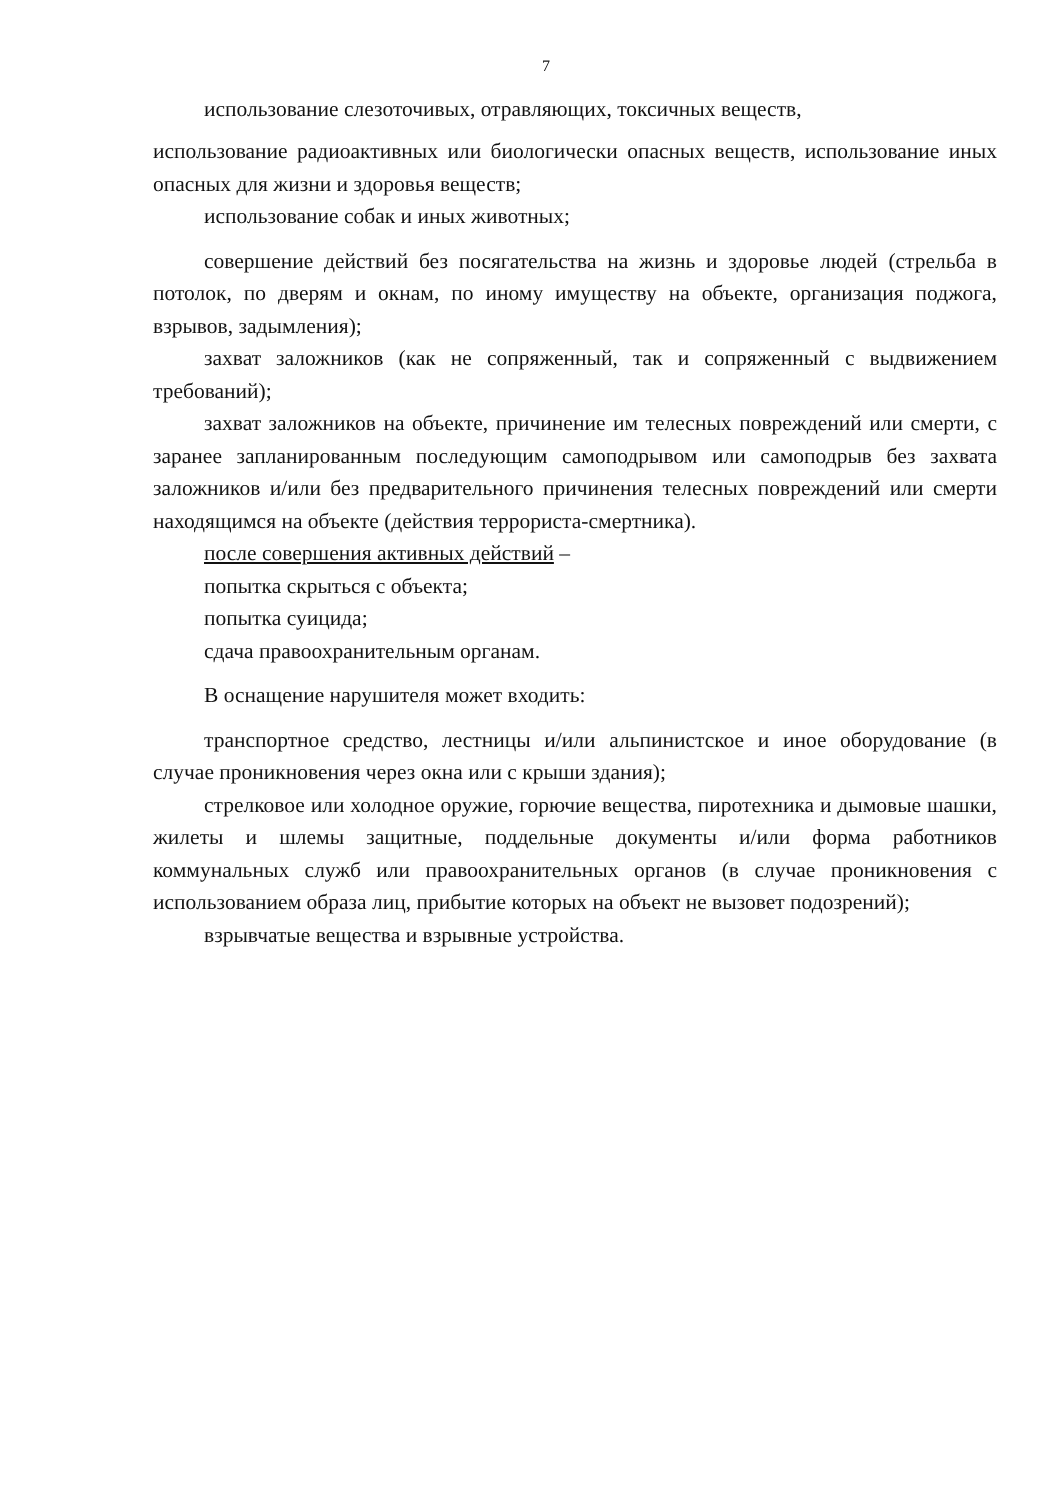7
использование слезоточивых, отравляющих, токсичных веществ,
использование радиоактивных или биологически опасных веществ, использование иных опасных для жизни и здоровья веществ;
использование собак и иных животных;
совершение действий без посягательства на жизнь и здоровье людей (стрельба в потолок, по дверям и окнам, по иному имуществу на объекте, организация поджога, взрывов, задымления);
захват заложников (как не сопряженный, так и сопряженный с выдвижением требований);
захват заложников на объекте, причинение им телесных повреждений или смерти, с заранее запланированным последующим самоподрывом или самоподрыв без захвата заложников и/или без предварительного причинения телесных повреждений или смерти находящимся на объекте (действия террориста-смертника).
после совершения активных действий –
попытка скрыться с объекта;
попытка суицида;
сдача правоохранительным органам.
В оснащение нарушителя может входить:
транспортное средство, лестницы и/или альпинистское и иное оборудование (в случае проникновения через окна или с крыши здания);
стрелковое или холодное оружие, горючие вещества, пиротехника и дымовые шашки, жилеты и шлемы защитные, поддельные документы и/или форма работников коммунальных служб или правоохранительных органов (в случае проникновения с использованием образа лиц, прибытие которых на объект не вызовет подозрений);
взрывчатые вещества и взрывные устройства.